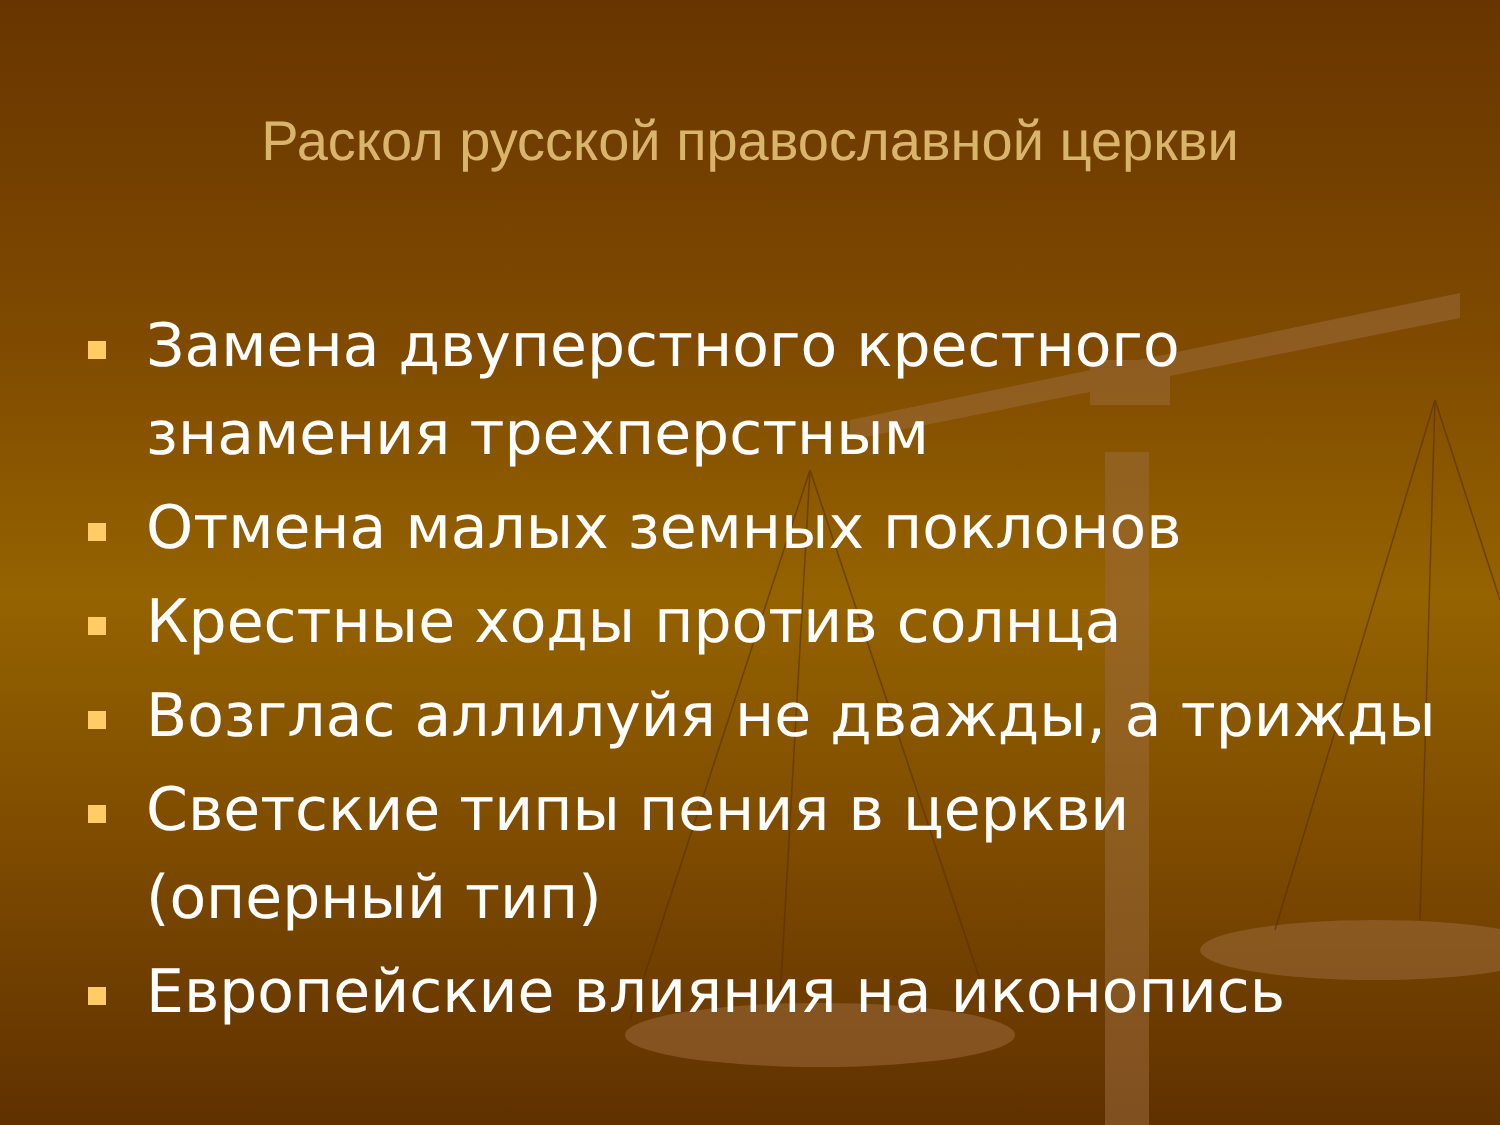Раскол русской православной церкви
Замена двуперстного крестного знамения трехперстным
Отмена малых земных поклонов
Крестные ходы против солнца
Возглас аллилуйя не дважды, а трижды
Светские типы пения в церкви (оперный тип)
Европейские влияния на иконопись